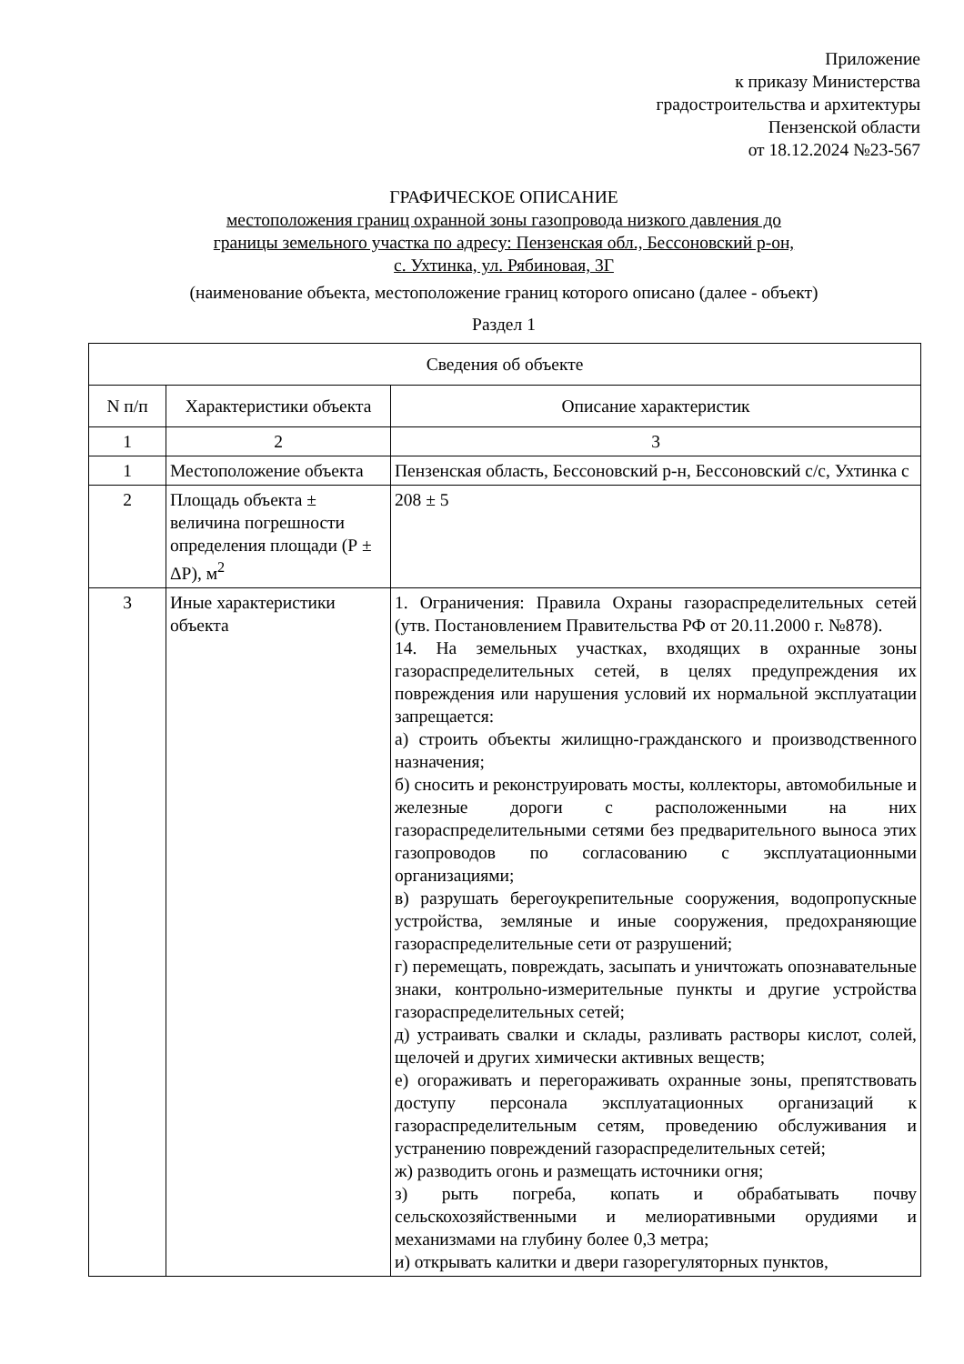Приложение
к приказу Министерства
градостроительства и архитектуры
Пензенской области
от 18.12.2024 №23-567
ГРАФИЧЕСКОЕ ОПИСАНИЕ
местоположения границ охранной зоны газопровода низкого давления до
границы земельного участка по адресу: Пензенская обл., Бессоновский р-он,
с. Ухтинка, ул. Рябиновая, 3Г
(наименование объекта, местоположение границ которого описано (далее - объект)
Раздел 1
| Сведения об объекте | | |
| --- | --- | --- |
| N п/п | Характеристики объекта | Описание характеристик |
| 1 | 2 | 3 |
| 1 | Местоположение объекта | Пензенская область, Бессоновский р-н, Бессоновский с/с, Ухтинка с |
| 2 | Площадь объекта ± величина погрешности определения площади (Р ± ΔР), м<sup>2</sup> | 208 ± 5 |
| 3 | Иные характеристики объекта | 1. Ограничения: Правила Охраны газораспределительных сетей (утв. Постановлением Правительства РФ от 20.11.2000 г. №878). 14. На земельных участках, входящих в охранные зоны газораспределительных сетей, в целях предупреждения их повреждения или нарушения условий их нормальной эксплуатации запрещается: а) строить объекты жилищно-гражданского и производственного назначения; б) сносить и реконструировать мосты, коллекторы, автомобильные и железные дороги с расположенными на них газораспределительными сетями без предварительного выноса этих газопроводов по согласованию с эксплуатационными организациями; в) разрушать берегоукрепительные сооружения, водопропускные устройства, земляные и иные сооружения, предохраняющие газораспределительные сети от разрушений; г) перемещать, повреждать, засыпать и уничтожать опознавательные знаки, контрольно-измерительные пункты и другие устройства газораспределительных сетей; д) устраивать свалки и склады, разливать растворы кислот, солей, щелочей и других химически активных веществ; е) огораживать и перегораживать охранные зоны, препятствовать доступу персонала эксплуатационных организаций к газораспределительным сетям, проведению обслуживания и устранению повреждений газораспределительных сетей; ж) разводить огонь и размещать источники огня; з) рыть погреба, копать и обрабатывать почву сельскохозяйственными и мелиоративными орудиями и механизмами на глубину более 0,3 метра; и) открывать калитки и двери газорегуляторных пунктов, |